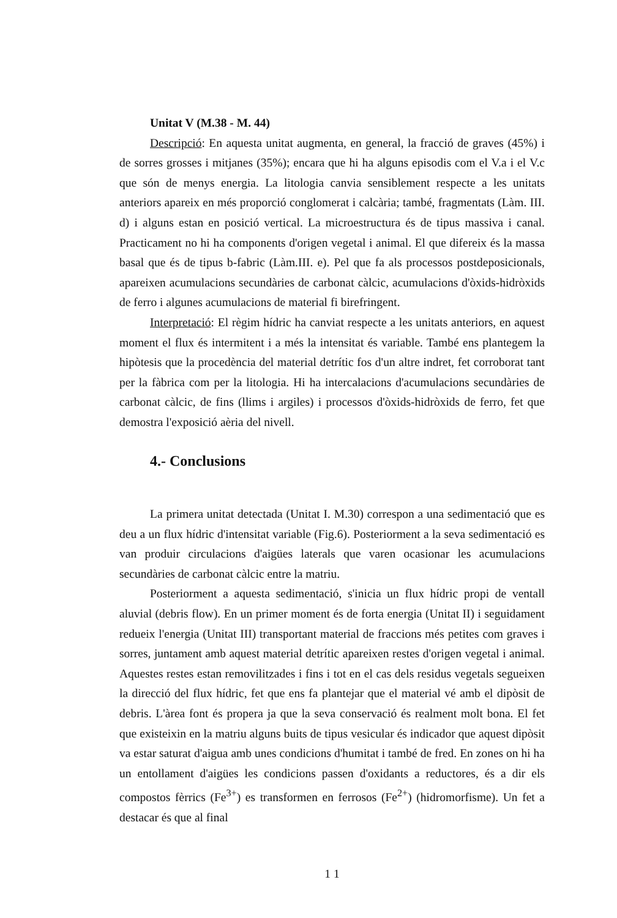Unitat V (M.38 - M. 44)
Descripció: En aquesta unitat augmenta, en general, la fracció de graves (45%) i de sorres grosses i mitjanes (35%); encara que hi ha alguns episodis com el V.a i el V.c que són de menys energia. La litologia canvia sensiblement respecte a les unitats anteriors apareix en més proporció conglomerat i calcària; també, fragmentats (Làm. III. d) i alguns estan en posició vertical. La microestructura és de tipus massiva i canal. Practicament no hi ha components d'origen vegetal i animal. El que difereix és la massa basal que és de tipus b-fabric (Làm.III. e). Pel que fa als processos postdeposicionals, apareixen acumulacions secundàries de carbonat càlcic, acumulacions d'òxids-hidròxids de ferro i algunes acumulacions de material fi birefringent.
Interpretació: El règim hídric ha canviat respecte a les unitats anteriors, en aquest moment el flux és intermitent i a més la intensitat és variable. També ens plantegem la hipòtesis que la procedència del material detrític fos d'un altre indret, fet corroborat tant per la fàbrica com per la litologia. Hi ha intercalacions d'acumulacions secundàries de carbonat càlcic, de fins (llims i argiles) i processos d'òxids-hidròxids de ferro, fet que demostra l'exposició aèria del nivell.
4.- Conclusions
La primera unitat detectada (Unitat I. M.30) correspon a una sedimentació que es deu a un flux hídric d'intensitat variable (Fig.6). Posteriorment a la seva sedimentació es van produir circulacions d'aigües laterals que varen ocasionar les acumulacions secundàries de carbonat càlcic entre la matriu.
Posteriorment a aquesta sedimentació, s'inicia un flux hídric propi de ventall aluvial (debris flow). En un primer moment és de forta energia (Unitat II) i seguidament redueix l'energia (Unitat III) transportant material de fraccions més petites com graves i sorres, juntament amb aquest material detrític apareixen restes d'origen vegetal i animal. Aquestes restes estan removilitzades i fins i tot en el cas dels residus vegetals segueixen la direcció del flux hídric, fet que ens fa plantejar que el material vé amb el dipòsit de debris. L'àrea font és propera ja que la seva conservació és realment molt bona. El fet que existeixin en la matriu alguns buits de tipus vesicular és indicador que aquest dipòsit va estar saturat d'aigua amb unes condicions d'humitat i també de fred. En zones on hi ha un entollament d'aigües les condicions passen d'oxidants a reductores, és a dir els compostos fèrrics (Fe<sup>3+</sup>) es transformen en ferrosos (Fe<sup>2+</sup>) (hidromorfisme). Un fet a destacar és que al final
1 1